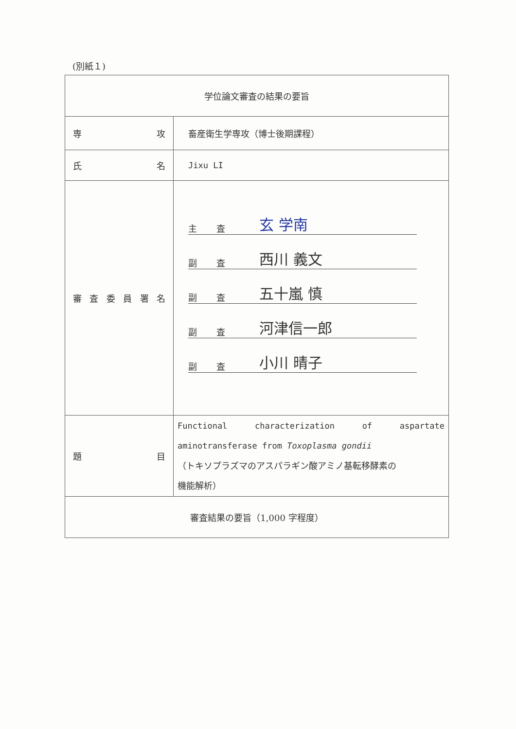(別紙１)
| 学位論文審査の結果の要旨 | |
| 専 攻 | 畜産衛生学専攻（博士後期課程） |
| 氏 名 | Jixu LI |
| 審 査 委 員 署 名 | 主 査 玄 学南 副 査 西川 義文 副 査 五十嵐 慎 副 査 河津信一郎 副 査 小川 晴子 |
| 題 目 | Functional characterization of aspartate aminotransferase from Toxoplasma gondii （トキソプラズマのアスパラギン酸アミノ基転移酵素の 機能解析） |
| 審査結果の要旨（1,000 字程度） | |